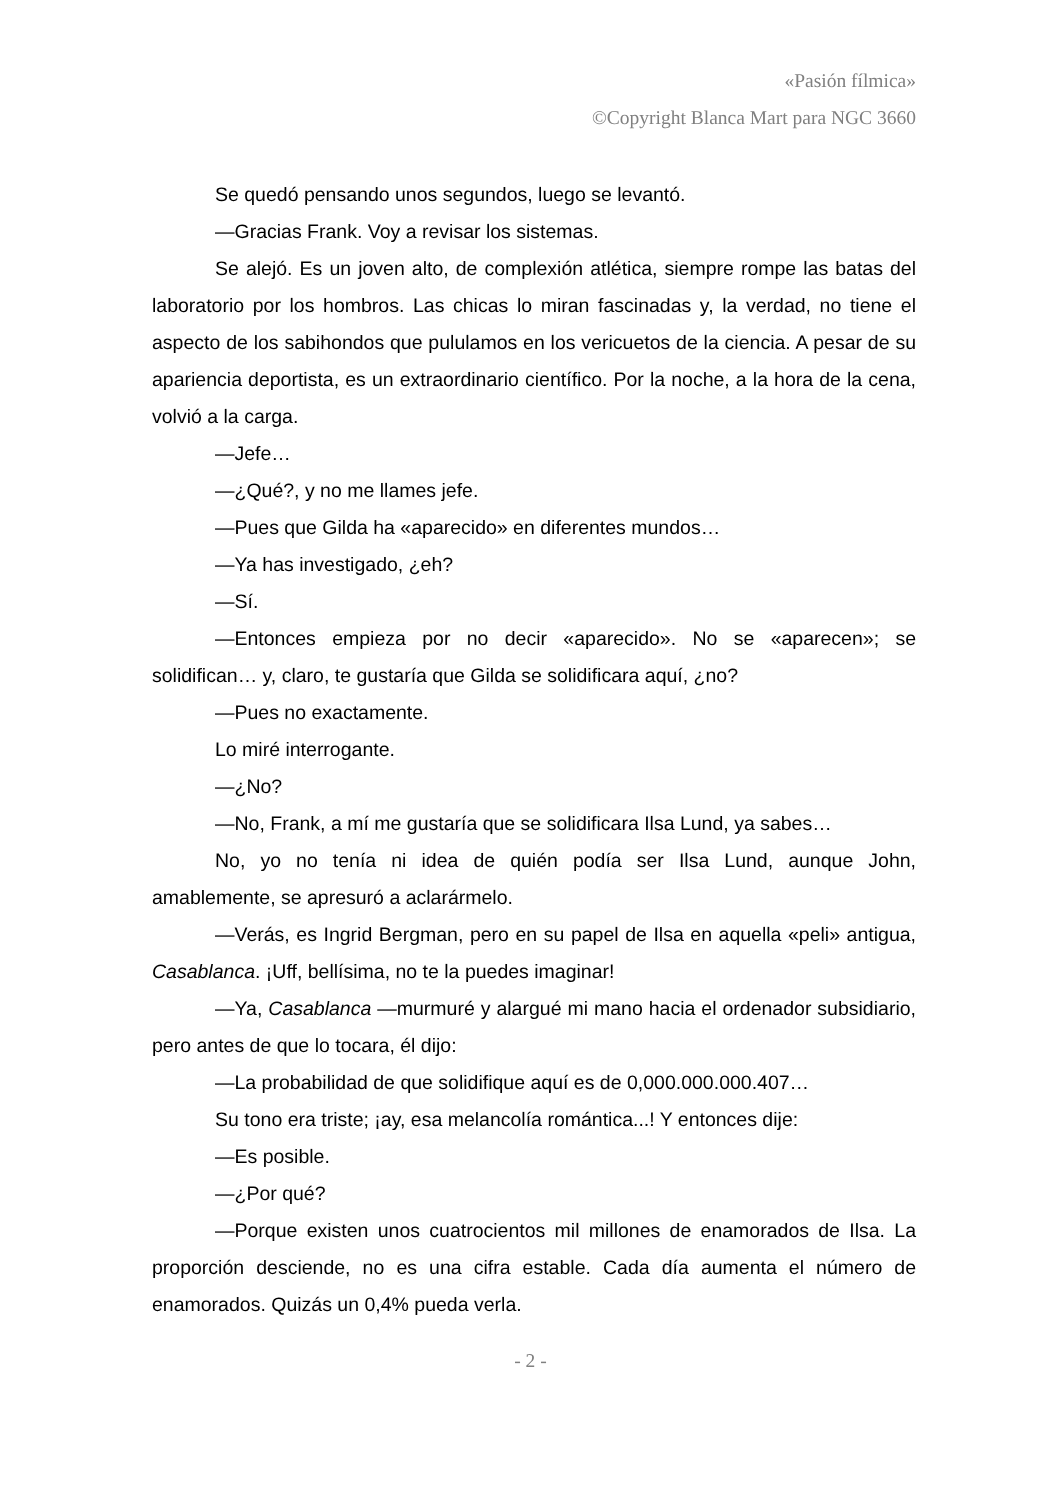«Pasión fílmica»
©Copyright Blanca Mart para NGC 3660
Se quedó pensando unos segundos, luego se levantó.
—Gracias Frank. Voy a revisar los sistemas.
Se alejó. Es un joven alto, de complexión atlética, siempre rompe las batas del laboratorio por los hombros. Las chicas lo miran fascinadas y, la verdad, no tiene el aspecto de los sabihondos que pululamos en los vericuetos de la ciencia. A pesar de su apariencia deportista, es un extraordinario científico. Por la noche, a la hora de la cena, volvió a la carga.
—Jefe…
—¿Qué?, y no me llames jefe.
—Pues que Gilda ha «aparecido» en diferentes mundos…
—Ya has investigado, ¿eh?
—Sí.
—Entonces empieza por no decir «aparecido». No se «aparecen»; se solidifican… y, claro, te gustaría que Gilda se solidificara aquí, ¿no?
—Pues no exactamente.
Lo miré interrogante.
—¿No?
—No, Frank, a mí me gustaría que se solidificara Ilsa Lund, ya sabes…
No, yo no tenía ni idea de quién podía ser Ilsa Lund, aunque John, amablemente, se apresuró a aclarármelo.
—Verás, es Ingrid Bergman, pero en su papel de Ilsa en aquella «peli» antigua, Casablanca. ¡Uff, bellísima, no te la puedes imaginar!
—Ya, Casablanca —murmuré y alargué mi mano hacia el ordenador subsidiario, pero antes de que lo tocara, él dijo:
—La probabilidad de que solidifique aquí es de 0,000.000.000.407…
Su tono era triste; ¡ay, esa melancolía romántica...! Y entonces dije:
—Es posible.
—¿Por qué?
—Porque existen unos cuatrocientos mil millones de enamorados de Ilsa. La proporción desciende, no es una cifra estable. Cada día aumenta el número de enamorados. Quizás un 0,4% pueda verla.
- 2 -